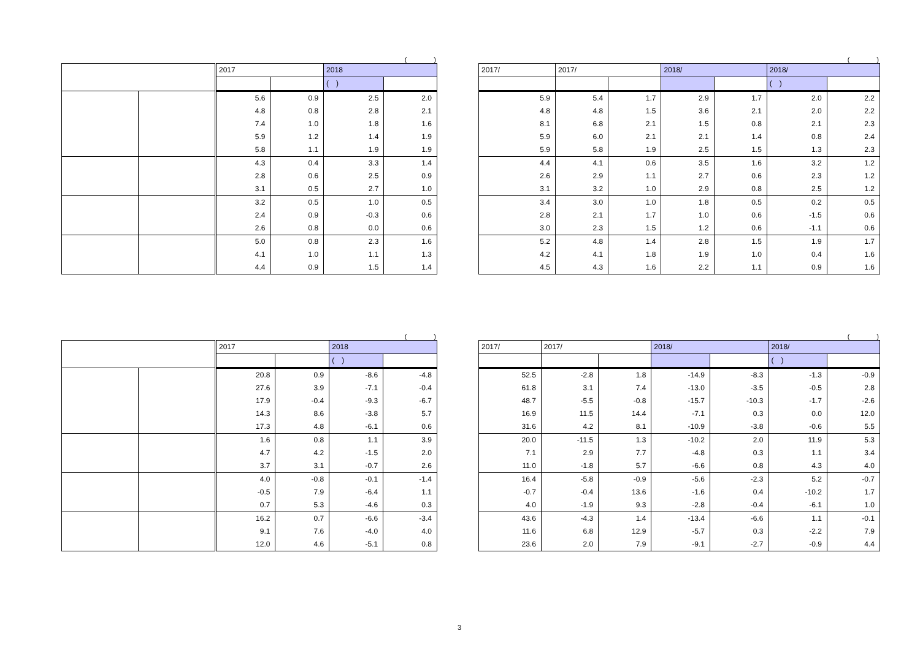(　　　　)
| | | 2017 | | 2018 | |
| --- | --- | --- | --- | --- | --- |
| | | | | ( ) | |
| | | 5.6 | 0.9 | 2.5 | 2.0 |
| | | 4.8 | 0.8 | 2.8 | 2.1 |
| | | 7.4 | 1.0 | 1.8 | 1.6 |
| | | 5.9 | 1.2 | 1.4 | 1.9 |
| | | 5.8 | 1.1 | 1.9 | 1.9 |
| | | 4.3 | 0.4 | 3.3 | 1.4 |
| | | 2.8 | 0.6 | 2.5 | 0.9 |
| | | 3.1 | 0.5 | 2.7 | 1.0 |
| | | 3.2 | 0.5 | 1.0 | 0.5 |
| | | 2.4 | 0.9 | -0.3 | 0.6 |
| | | 2.6 | 0.8 | 0.0 | 0.6 |
| | | 5.0 | 0.8 | 2.3 | 1.6 |
| | | 4.1 | 1.0 | 1.1 | 1.3 |
| | | 4.4 | 0.9 | 1.5 | 1.4 |
(　　　　)
| 2017/ | 2017/ | | 2018/ | | 2018/ | |
| --- | --- | --- | --- | --- | --- | --- |
| | | | | | ( ) | |
| 5.9 | 5.4 | 1.7 | 2.9 | 1.7 | 2.0 | 2.2 |
| 4.8 | 4.8 | 1.5 | 3.6 | 2.1 | 2.0 | 2.2 |
| 8.1 | 6.8 | 2.1 | 1.5 | 0.8 | 2.1 | 2.3 |
| 5.9 | 6.0 | 2.1 | 2.1 | 1.4 | 0.8 | 2.4 |
| 5.9 | 5.8 | 1.9 | 2.5 | 1.5 | 1.3 | 2.3 |
| 4.4 | 4.1 | 0.6 | 3.5 | 1.6 | 3.2 | 1.2 |
| 2.6 | 2.9 | 1.1 | 2.7 | 0.6 | 2.3 | 1.2 |
| 3.1 | 3.2 | 1.0 | 2.9 | 0.8 | 2.5 | 1.2 |
| 3.4 | 3.0 | 1.0 | 1.8 | 0.5 | 0.2 | 0.5 |
| 2.8 | 2.1 | 1.7 | 1.0 | 0.6 | -1.5 | 0.6 |
| 3.0 | 2.3 | 1.5 | 1.2 | 0.6 | -1.1 | 0.6 |
| 5.2 | 4.8 | 1.4 | 2.8 | 1.5 | 1.9 | 1.7 |
| 4.2 | 4.1 | 1.8 | 1.9 | 1.0 | 0.4 | 1.6 |
| 4.5 | 4.3 | 1.6 | 2.2 | 1.1 | 0.9 | 1.6 |
(　　　　)
| | | 2017 | | 2018 | |
| --- | --- | --- | --- | --- | --- |
| | | | | ( ) | |
| | | 20.8 | 0.9 | -8.6 | -4.8 |
| | | 27.6 | 3.9 | -7.1 | -0.4 |
| | | 17.9 | -0.4 | -9.3 | -6.7 |
| | | 14.3 | 8.6 | -3.8 | 5.7 |
| | | 17.3 | 4.8 | -6.1 | 0.6 |
| | | 1.6 | 0.8 | 1.1 | 3.9 |
| | | 4.7 | 4.2 | -1.5 | 2.0 |
| | | 3.7 | 3.1 | -0.7 | 2.6 |
| | | 4.0 | -0.8 | -0.1 | -1.4 |
| | | -0.5 | 7.9 | -6.4 | 1.1 |
| | | 0.7 | 5.3 | -4.6 | 0.3 |
| | | 16.2 | 0.7 | -6.6 | -3.4 |
| | | 9.1 | 7.6 | -4.0 | 4.0 |
| | | 12.0 | 4.6 | -5.1 | 0.8 |
(　　　　)
| 2017/ | 2017/ | | 2018/ | | 2018/ | |
| --- | --- | --- | --- | --- | --- | --- |
| | | | | | ( ) | |
| 52.5 | -2.8 | 1.8 | -14.9 | -8.3 | -1.3 | -0.9 |
| 61.8 | 3.1 | 7.4 | -13.0 | -3.5 | -0.5 | 2.8 |
| 48.7 | -5.5 | -0.8 | -15.7 | -10.3 | -1.7 | -2.6 |
| 16.9 | 11.5 | 14.4 | -7.1 | 0.3 | 0.0 | 12.0 |
| 31.6 | 4.2 | 8.1 | -10.9 | -3.8 | -0.6 | 5.5 |
| 20.0 | -11.5 | 1.3 | -10.2 | 2.0 | 11.9 | 5.3 |
| 7.1 | 2.9 | 7.7 | -4.8 | 0.3 | 1.1 | 3.4 |
| 11.0 | -1.8 | 5.7 | -6.6 | 0.8 | 4.3 | 4.0 |
| 16.4 | -5.8 | -0.9 | -5.6 | -2.3 | 5.2 | -0.7 |
| -0.7 | -0.4 | 13.6 | -1.6 | 0.4 | -10.2 | 1.7 |
| 4.0 | -1.9 | 9.3 | -2.8 | -0.4 | -6.1 | 1.0 |
| 43.6 | -4.3 | 1.4 | -13.4 | -6.6 | 1.1 | -0.1 |
| 11.6 | 6.8 | 12.9 | -5.7 | 0.3 | -2.2 | 7.9 |
| 23.6 | 2.0 | 7.9 | -9.1 | -2.7 | -0.9 | 4.4 |
3